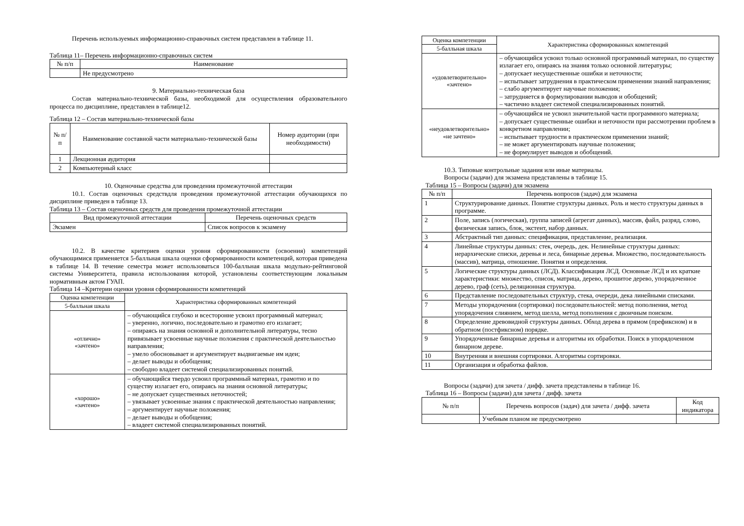Перечень используемых информационно-справочных систем представлен в таблице 11.
Таблица 11– Перечень информационно-справочных систем
| № п/п | Наименование |
| --- | --- |
| | Не предусмотрено |
9. Материально-техническая база
Состав материально-технической базы, необходимой для осуществления образовательного процесса по дисциплине, представлен в таблице12.
Таблица 12 – Состав материально-технической базы
| № п/п | Наименование составной части материально-технической базы | Номер аудитории (при необходимости) |
| --- | --- | --- |
| 1 | Лекционная аудитория | |
| 2 | Компьютерный класс | |
10. Оценочные средства для проведения промежуточной аттестации
10.1. Состав оценочных средствдля проведения промежуточной аттестации обучающихся по дисциплине приведен в таблице 13.
Таблица 13 – Состав оценочных средств для проведения промежуточной аттестации
| Вид промежуточной аттестации | Перечень оценочных средств |
| --- | --- |
| Экзамен | Список вопросов к экзамену |
10.2. В качестве критериев оценки уровня сформированности (освоения) компетенций обучающимися применяется 5-балльная шкала оценки сформированности компетенций, которая приведена в таблице 14. В течение семестра может использоваться 100-балльная шкала модульно-рейтинговой системы Университета, правила использования которой, установлены соответствующим локальным нормативным актом ГУАП.
Таблица 14 –Критерии оценки уровня сформированности компетенций
| Оценка компетенции | Характеристика сформированных компетенций |
| --- | --- |
| 5-балльная шкала | |
| «отлично» «зачтено» | – обучающийся глубоко и всесторонне усвоил программный материал; – уверенно, логично, последовательно и грамотно его излагает; – опираясь на знания основной и дополнительной литературы, тесно привязывает усвоенные научные положения с практической деятельностью направления; – умело обосновывает и аргументирует выдвигаемые им идеи; – делает выводы и обобщения; – свободно владеет системой специализированных понятий. |
| «хорошо» «зачтено» | – обучающийся твердо усвоил программный материал, грамотно и по существу излагает его, опираясь на знания основной литературы; – не допускает существенных неточностей; – увязывает усвоенные знания с практической деятельностью направления; – аргументирует научные положения; – делает выводы и обобщения; – владеет системой специализированных понятий. |
| Оценка компетенции | Характеристика сформированных компетенций |
| --- | --- |
| 5-балльная шкала | |
| «удовлетворительно» «зачтено» | – обучающийся усвоил только основной программный материал, по существу излагает его, опираясь на знания только основной литературы; – допускает несущественные ошибки и неточности; – испытывает затруднения в практическом применении знаний направления; – слабо аргументирует научные положения; – затрудняется в формулировании выводов и обобщений; – частично владеет системой специализированных понятий. |
| «неудовлетворительно» «не зачтено» | – обучающийся не усвоил значительной части программного материала; – допускает существенные ошибки и неточности при рассмотрении проблем в конкретном направлении; – испытывает трудности в практическом применении знаний; – не может аргументировать научные положения; – не формулирует выводов и обобщений. |
10.3. Типовые контрольные задания или иные материалы.
Вопросы (задачи) для экзамена представлены в таблице 15.
Таблица 15 – Вопросы (задачи) для экзамена
| № п/п | Перечень вопросов (задач) для экзамена |
| --- | --- |
| 1 | Структурирование данных. Понятие структуры данных. Роль и место структуры данных в программе. |
| 2 | Поле, запись (логическая), группа записей (агрегат данных), массив, файл, разряд, слово, физическая запись, блок, экстент, набор данных. |
| 3 | Абстрактный тип данных: спецификация, представление, реализация. |
| 4 | Линейные структуры данных: стек, очередь, дек. Нелинейные структуры данных: иерархические списки, деревья и леса, бинарные деревья. Множество, последовательность (массив), матрица, отношение. Понятия и определения. |
| 5 | Логические структуры данных (ЛСД). Классификация ЛСД. Основные ЛСД и их краткие характеристики: множество, список, матрица, дерево, прошитое дерево, упорядоченное дерево, граф (сеть), реляционная структура. |
| 6 | Представление последовательных структур, стека, очереди, дека линейными списками. |
| 7 | Методы упорядочения (сортировки) последовательностей: метод пополнения, метод упорядочения слиянием, метод шелла, метод пополнения с двоичным поиском. |
| 8 | Определение древовидной структуры данных. Обход дерева в прямом (префиксном) и в обратном (постфиксном) порядке. |
| 9 | Упорядоченные бинарные деревья и алгоритмы их обработки. Поиск в упорядоченном бинарном дереве. |
| 10 | Внутренняя и внешняя сортировки. Алгоритмы сортировки. |
| 11 | Организация и обработка файлов. |
Вопросы (задачи) для зачета / дифф. зачета представлены в таблице 16.
Таблица 16 – Вопросы (задачи) для зачета / дифф. зачета
| № п/п | Перечень вопросов (задач) для зачета / дифф. зачета | Код индикатора |
| --- | --- | --- |
| | Учебным планом не предусмотрено | |